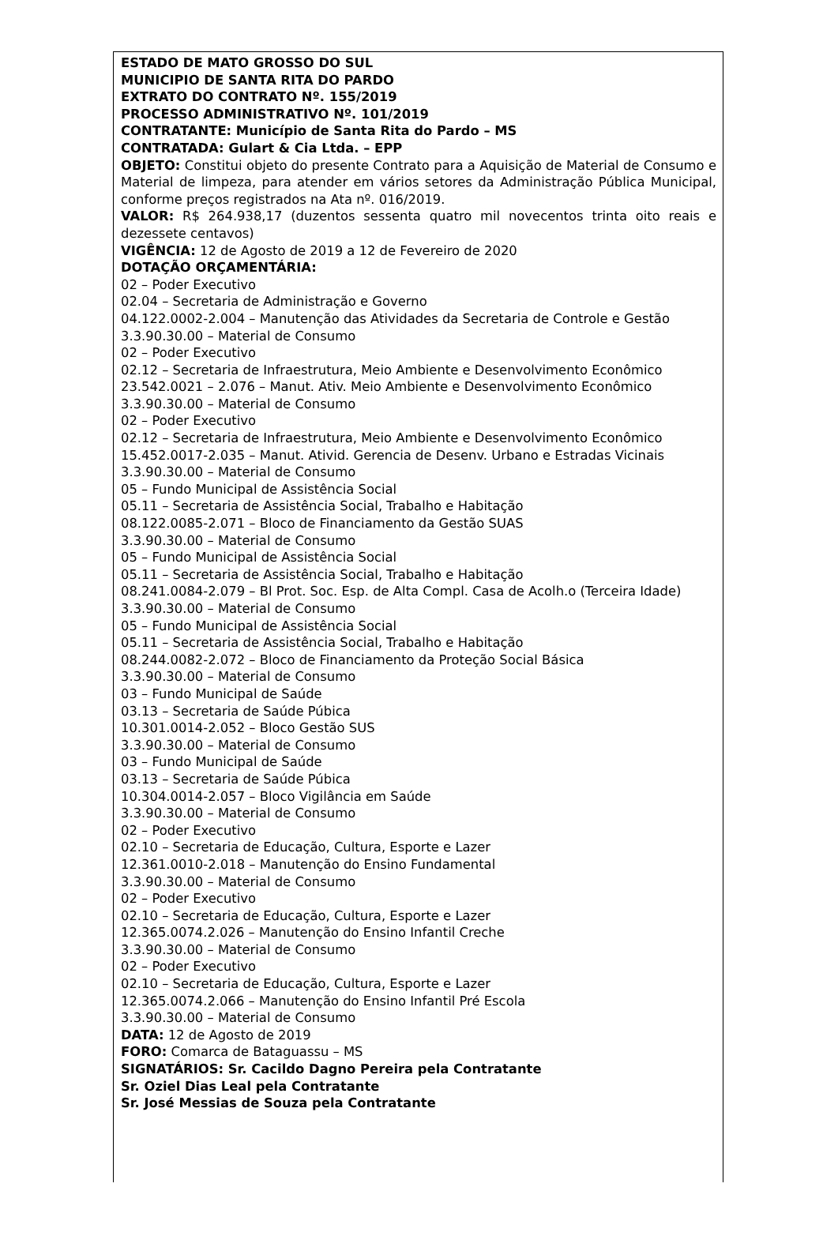ESTADO DE MATO GROSSO DO SUL
MUNICIPIO DE SANTA RITA DO PARDO
EXTRATO DO CONTRATO Nº. 155/2019
PROCESSO ADMINISTRATIVO Nº. 101/2019
CONTRATANTE: Município de Santa Rita do Pardo – MS
CONTRATADA: Gulart & Cia Ltda. – EPP
OBJETO: Constitui objeto do presente Contrato para a Aquisição de Material de Consumo e Material de limpeza, para atender em vários setores da Administração Pública Municipal, conforme preços registrados na Ata nº. 016/2019.
VALOR: R$ 264.938,17 (duzentos sessenta quatro mil novecentos trinta oito reais e dezessete centavos)
VIGÊNCIA: 12 de Agosto de 2019 a 12 de Fevereiro de 2020
DOTAÇÃO ORÇAMENTÁRIA:
02 – Poder Executivo
02.04 – Secretaria de Administração e Governo
04.122.0002-2.004 – Manutenção das Atividades da Secretaria de Controle e Gestão
3.3.90.30.00 – Material de Consumo
02 – Poder Executivo
02.12 – Secretaria de Infraestrutura, Meio Ambiente e Desenvolvimento Econômico
23.542.0021 – 2.076 – Manut. Ativ. Meio Ambiente e Desenvolvimento Econômico
3.3.90.30.00 – Material de Consumo
02 – Poder Executivo
02.12 – Secretaria de Infraestrutura, Meio Ambiente e Desenvolvimento Econômico
15.452.0017-2.035 – Manut. Ativid. Gerencia de Desenv. Urbano e Estradas Vicinais
3.3.90.30.00 – Material de Consumo
05 – Fundo Municipal de Assistência Social
05.11 – Secretaria de Assistência Social, Trabalho e Habitação
08.122.0085-2.071 – Bloco de Financiamento da Gestão SUAS
3.3.90.30.00 – Material de Consumo
05 – Fundo Municipal de Assistência Social
05.11 – Secretaria de Assistência Social, Trabalho e Habitação
08.241.0084-2.079 – Bl Prot. Soc. Esp. de Alta Compl. Casa de Acolh.o (Terceira Idade)
3.3.90.30.00 – Material de Consumo
05 – Fundo Municipal de Assistência Social
05.11 – Secretaria de Assistência Social, Trabalho e Habitação
08.244.0082-2.072 – Bloco de Financiamento da Proteção Social Básica
3.3.90.30.00 – Material de Consumo
03 – Fundo Municipal de Saúde
03.13 – Secretaria de Saúde Púbica
10.301.0014-2.052 – Bloco Gestão SUS
3.3.90.30.00 – Material de Consumo
03 – Fundo Municipal de Saúde
03.13 – Secretaria de Saúde Púbica
10.304.0014-2.057 – Bloco Vigilância em Saúde
3.3.90.30.00 – Material de Consumo
02 – Poder Executivo
02.10 – Secretaria de Educação, Cultura, Esporte e Lazer
12.361.0010-2.018 – Manutenção do Ensino Fundamental
3.3.90.30.00 – Material de Consumo
02 – Poder Executivo
02.10 – Secretaria de Educação, Cultura, Esporte e Lazer
12.365.0074.2.026 – Manutenção do Ensino Infantil Creche
3.3.90.30.00 – Material de Consumo
02 – Poder Executivo
02.10 – Secretaria de Educação, Cultura, Esporte e Lazer
12.365.0074.2.066 – Manutenção do Ensino Infantil Pré Escola
3.3.90.30.00 – Material de Consumo
DATA: 12 de Agosto de 2019
FORO: Comarca de Bataguassu – MS
SIGNATÁRIOS: Sr. Cacildo Dagno Pereira pela Contratante
Sr. Oziel Dias Leal pela Contratante
Sr. José Messias de Souza pela Contratante